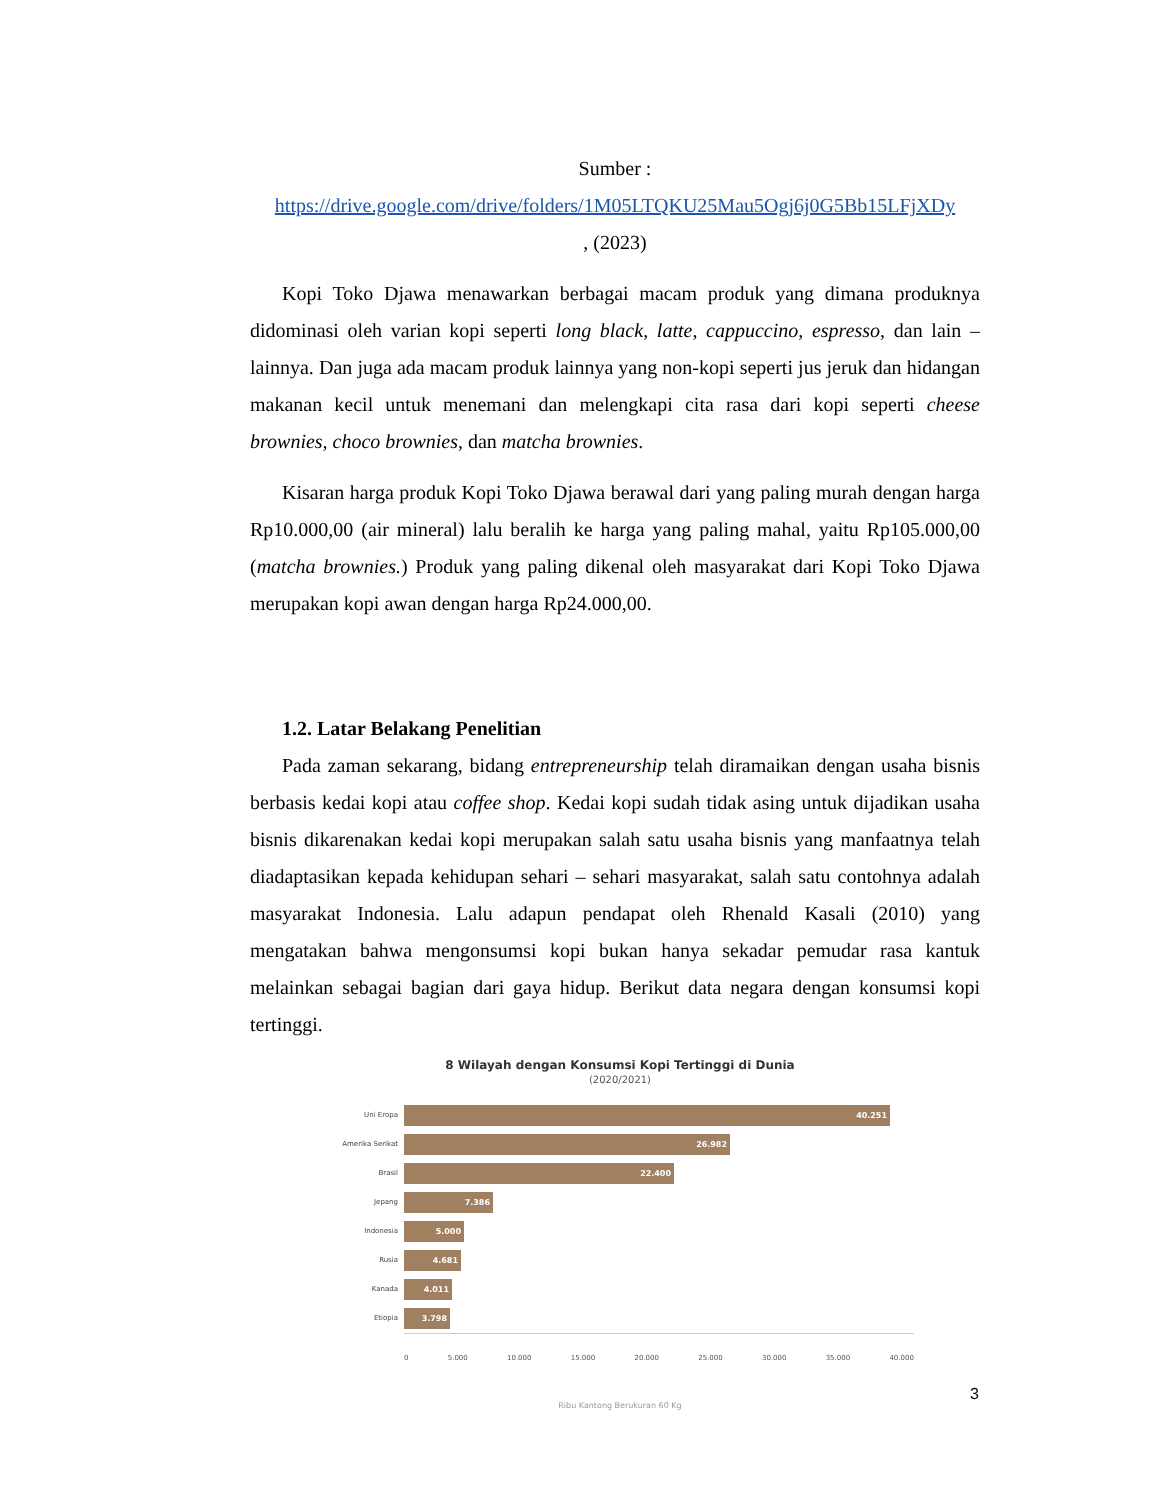Sumber :
https://drive.google.com/drive/folders/1M05LTQKU25Mau5Ogj6j0G5Bb15LFjXDy
, (2023)
Kopi Toko Djawa menawarkan berbagai macam produk yang dimana produknya didominasi oleh varian kopi seperti long black, latte, cappuccino, espresso, dan lain – lainnya. Dan juga ada macam produk lainnya yang non-kopi seperti jus jeruk dan hidangan makanan kecil untuk menemani dan melengkapi cita rasa dari kopi seperti cheese brownies, choco brownies, dan matcha brownies.
Kisaran harga produk Kopi Toko Djawa berawal dari yang paling murah dengan harga Rp10.000,00 (air mineral) lalu beralih ke harga yang paling mahal, yaitu Rp105.000,00 (matcha brownies.) Produk yang paling dikenal oleh masyarakat dari Kopi Toko Djawa merupakan kopi awan dengan harga Rp24.000,00.
1.2. Latar Belakang Penelitian
Pada zaman sekarang, bidang entrepreneurship telah diramaikan dengan usaha bisnis berbasis kedai kopi atau coffee shop. Kedai kopi sudah tidak asing untuk dijadikan usaha bisnis dikarenakan kedai kopi merupakan salah satu usaha bisnis yang manfaatnya telah diadaptasikan kepada kehidupan sehari – sehari masyarakat, salah satu contohnya adalah masyarakat Indonesia. Lalu adapun pendapat oleh Rhenald Kasali (2010) yang mengatakan bahwa mengonsumsi kopi bukan hanya sekadar pemudar rasa kantuk melainkan sebagai bagian dari gaya hidup. Berikut data negara dengan konsumsi kopi tertinggi.
8 Wilayah dengan Konsumsi Kopi Tertinggi di Dunia
(2020/2021)
Uni Eropa
40.251
Amerika Serikat
26.982
Brasil
22.400
Jepang
7.386
Indonesia
5.000
Rusia
4.681
Kanada
4.011
Etiopia
3.798
0 5.000 10.000 15.000 20.000 25.000 30.000 35.000 40.000
Ribu Kantong Berukuran 60 Kg
3